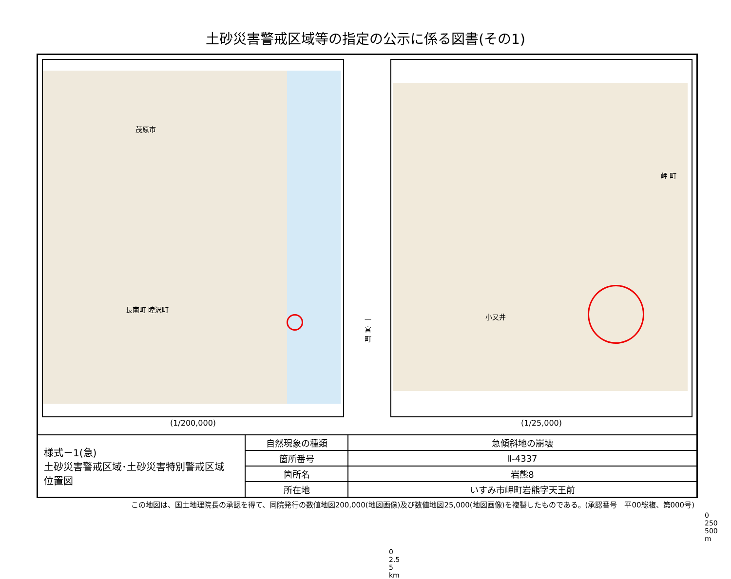土砂災害警戒区域等の指定の公示に係る図書(その1)
茂原市
長南町 睦沢町
一宮町
0 2.5 5 km
(1/200,000)
岬 町
小又井
0 250 500 m
(1/25,000)
| 様式－1(急) 土砂災害警戒区域･土砂災害特別警戒区域 位置図 | 自然現象の種類 | 急傾斜地の崩壊 |
| | 箇所番号 | Ⅱ-4337 |
| | 箇所名 | 岩熊8 |
| | 所在地 | いすみ市岬町岩熊字天王前 |
この地図は、国土地理院長の承認を得て、同院発行の数値地図200,000(地図画像)及び数値地図25,000(地図画像)を複製したものである。(承認番号　平00総複、第000号)